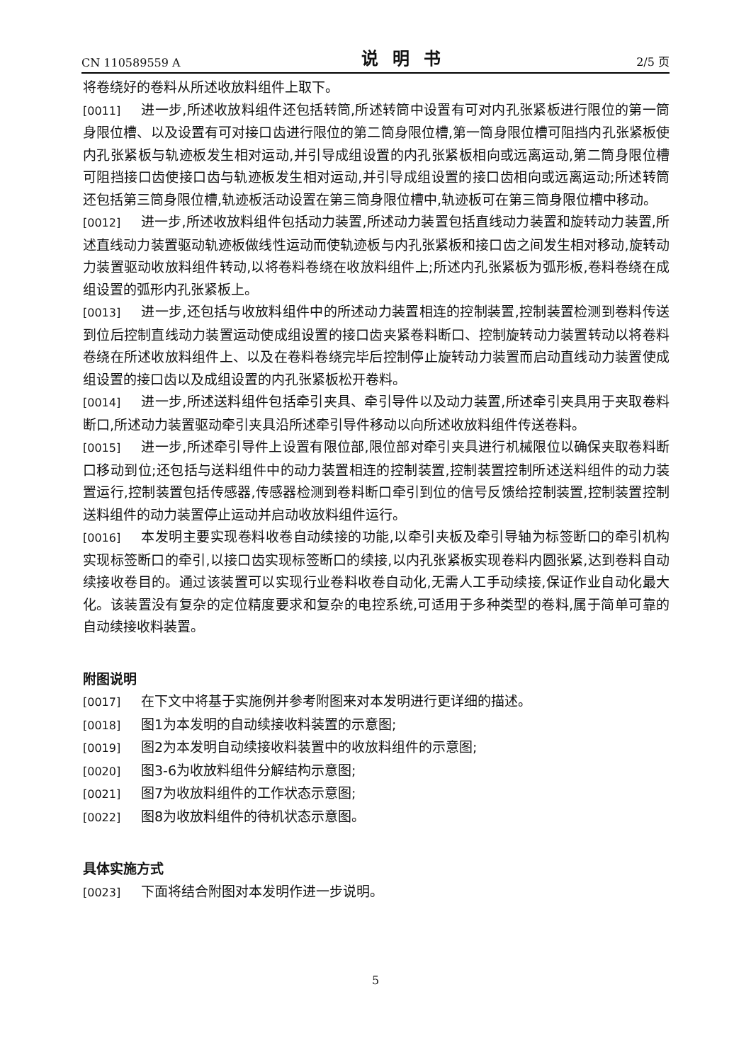CN 110589559 A 说明书 2/5 页
将卷绕好的卷料从所述收放料组件上取下。
[0011] 进一步,所述收放料组件还包括转筒,所述转筒中设置有可对内孔张紧板进行限位的第一筒身限位槽、以及设置有可对接口齿进行限位的第二筒身限位槽,第一筒身限位槽可阻挡内孔张紧板使内孔张紧板与轨迹板发生相对运动,并引导成组设置的内孔张紧板相向或远离运动,第二筒身限位槽可阻挡接口齿使接口齿与轨迹板发生相对运动,并引导成组设置的接口齿相向或远离运动;所述转筒还包括第三筒身限位槽,轨迹板活动设置在第三筒身限位槽中,轨迹板可在第三筒身限位槽中移动。
[0012] 进一步,所述收放料组件包括动力装置,所述动力装置包括直线动力装置和旋转动力装置,所述直线动力装置驱动轨迹板做线性运动而使轨迹板与内孔张紧板和接口齿之间发生相对移动,旋转动力装置驱动收放料组件转动,以将卷料卷绕在收放料组件上;所述内孔张紧板为弧形板,卷料卷绕在成组设置的弧形内孔张紧板上。
[0013] 进一步,还包括与收放料组件中的所述动力装置相连的控制装置,控制装置检测到卷料传送到位后控制直线动力装置运动使成组设置的接口齿夹紧卷料断口、控制旋转动力装置转动以将卷料卷绕在所述收放料组件上、以及在卷料卷绕完毕后控制停止旋转动力装置而启动直线动力装置使成组设置的接口齿以及成组设置的内孔张紧板松开卷料。
[0014] 进一步,所述送料组件包括牵引夹具、牵引导件以及动力装置,所述牵引夹具用于夹取卷料断口,所述动力装置驱动牵引夹具沿所述牵引导件移动以向所述收放料组件传送卷料。
[0015] 进一步,所述牵引导件上设置有限位部,限位部对牵引夹具进行机械限位以确保夹取卷料断口移动到位;还包括与送料组件中的动力装置相连的控制装置,控制装置控制所述送料组件的动力装置运行,控制装置包括传感器,传感器检测到卷料断口牵引到位的信号反馈给控制装置,控制装置控制送料组件的动力装置停止运动并启动收放料组件运行。
[0016] 本发明主要实现卷料收卷自动续接的功能,以牵引夹板及牵引导轴为标签断口的牵引机构实现标签断口的牵引,以接口齿实现标签断口的续接,以内孔张紧板实现卷料内圆张紧,达到卷料自动续接收卷目的。通过该装置可以实现行业卷料收卷自动化,无需人工手动续接,保证作业自动化最大化。该装置没有复杂的定位精度要求和复杂的电控系统,可适用于多种类型的卷料,属于简单可靠的自动续接收料装置。
附图说明
[0017] 在下文中将基于实施例并参考附图来对本发明进行更详细的描述。
[0018] 图1为本发明的自动续接收料装置的示意图;
[0019] 图2为本发明自动续接收料装置中的收放料组件的示意图;
[0020] 图3-6为收放料组件分解结构示意图;
[0021] 图7为收放料组件的工作状态示意图;
[0022] 图8为收放料组件的待机状态示意图。
具体实施方式
[0023] 下面将结合附图对本发明作进一步说明。
5